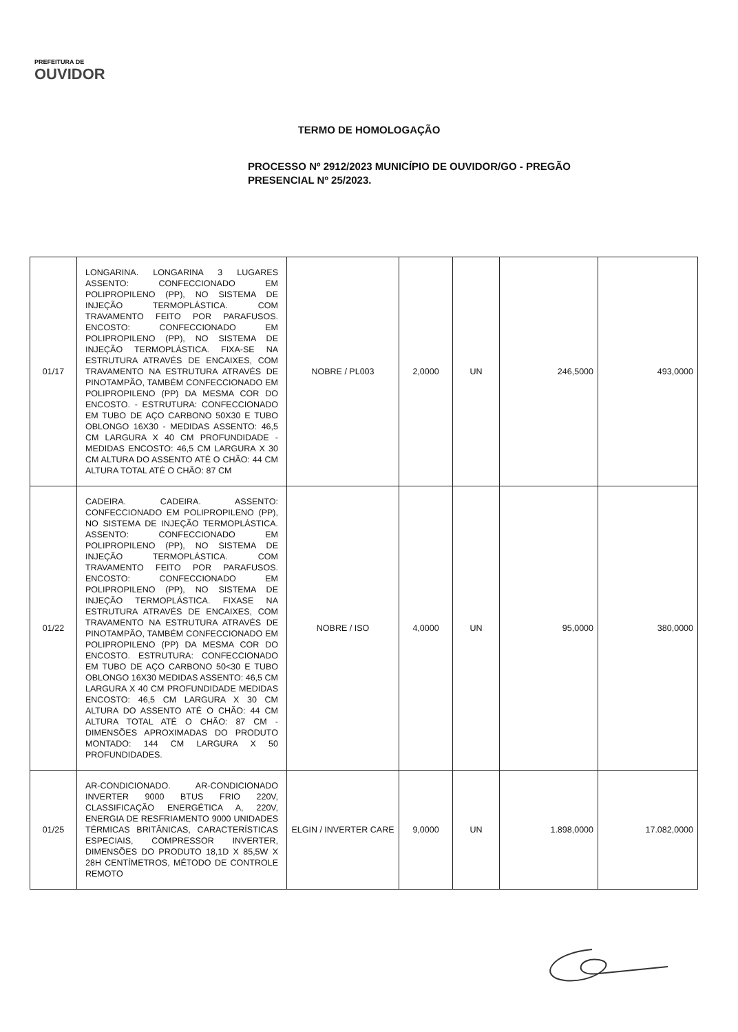PREFEITURA DE
OUVIDOR
TERMO DE HOMOLOGAÇÃO
PROCESSO Nº 2912/2023 MUNICÍPIO DE OUVIDOR/GO - PREGÃO PRESENCIAL Nº 25/2023.
| 01/17 | LONGARINA. LONGARINA 3 LUGARES ASSENTO: CONFECCIONADO EM POLIPROPILENO (PP), NO SISTEMA DE INJEÇÃO TERMOPLÁSTICA. COM TRAVAMENTO FEITO POR PARAFUSOS. ENCOSTO: CONFECCIONADO EM POLIPROPILENO (PP), NO SISTEMA DE INJEÇÃO TERMOPLÁSTICA. FIXA-SE NA ESTRUTURA ATRAVÉS DE ENCAIXES, COM TRAVAMENTO NA ESTRUTURA ATRAVÉS DE PINOTAMPÃO, TAMBÉM CONFECCIONADO EM POLIPROPILENO (PP) DA MESMA COR DO ENCOSTO. - ESTRUTURA: CONFECCIONADO EM TUBO DE AÇO CARBONO 50X30 E TUBO OBLONGO 16X30 - MEDIDAS ASSENTO: 46,5 CM LARGURA X 40 CM PROFUNDIDADE - MEDIDAS ENCOSTO: 46,5 CM LARGURA X 30 CM ALTURA DO ASSENTO ATÉ O CHÃO: 44 CM ALTURA TOTAL ATÉ O CHÃO: 87 CM | NOBRE / PL003 | 2,0000 | UN | 246,5000 | 493,0000 |
| 01/22 | CADEIRA. CADEIRA. ASSENTO: CONFECCIONADO EM POLIPROPILENO (PP), NO SISTEMA DE INJEÇÃO TERMOPLÁSTICA. ASSENTO: CONFECCIONADO EM POLIPROPILENO (PP), NO SISTEMA DE INJEÇÃO TERMOPLÁSTICA. COM TRAVAMENTO FEITO POR PARAFUSOS. ENCOSTO: CONFECCIONADO EM POLIPROPILENO (PP), NO SISTEMA DE INJEÇÃO TERMOPLÁSTICA. FIXASE NA ESTRUTURA ATRAVÉS DE ENCAIXES, COM TRAVAMENTO NA ESTRUTURA ATRAVÉS DE PINOTAMPÃO, TAMBÉM CONFECCIONADO EM POLIPROPILENO (PP) DA MESMA COR DO ENCOSTO. ESTRUTURA: CONFECCIONADO EM TUBO DE AÇO CARBONO 50<30 E TUBO OBLONGO 16X30 MEDIDAS ASSENTO: 46,5 CM LARGURA X 40 CM PROFUNDIDADE MEDIDAS ENCOSTO: 46,5 CM LARGURA X 30 CM ALTURA DO ASSENTO ATÉ O CHÃO: 44 CM ALTURA TOTAL ATÉ O CHÃO: 87 CM - DIMENSÕES APROXIMADAS DO PRODUTO MONTADO: 144 CM LARGURA X 50 PROFUNDIDADES. | NOBRE / ISO | 4,0000 | UN | 95,0000 | 380,0000 |
| 01/25 | AR-CONDICIONADO. AR-CONDICIONADO INVERTER 9000 BTUS FRIO 220V, CLASSIFICAÇÃO ENERGÉTICA A, 220V, ENERGIA DE RESFRIAMENTO 9000 UNIDADES TÉRMICAS BRITÂNICAS, CARACTERÍSTICAS ESPECIAIS, COMPRESSOR INVERTER, DIMENSÕES DO PRODUTO 18,1D X 85,5W X 28H CENTÍMETROS, MÉTODO DE CONTROLE REMOTO | ELGIN / INVERTER CARE | 9,0000 | UN | 1.898,0000 | 17.082,0000 |